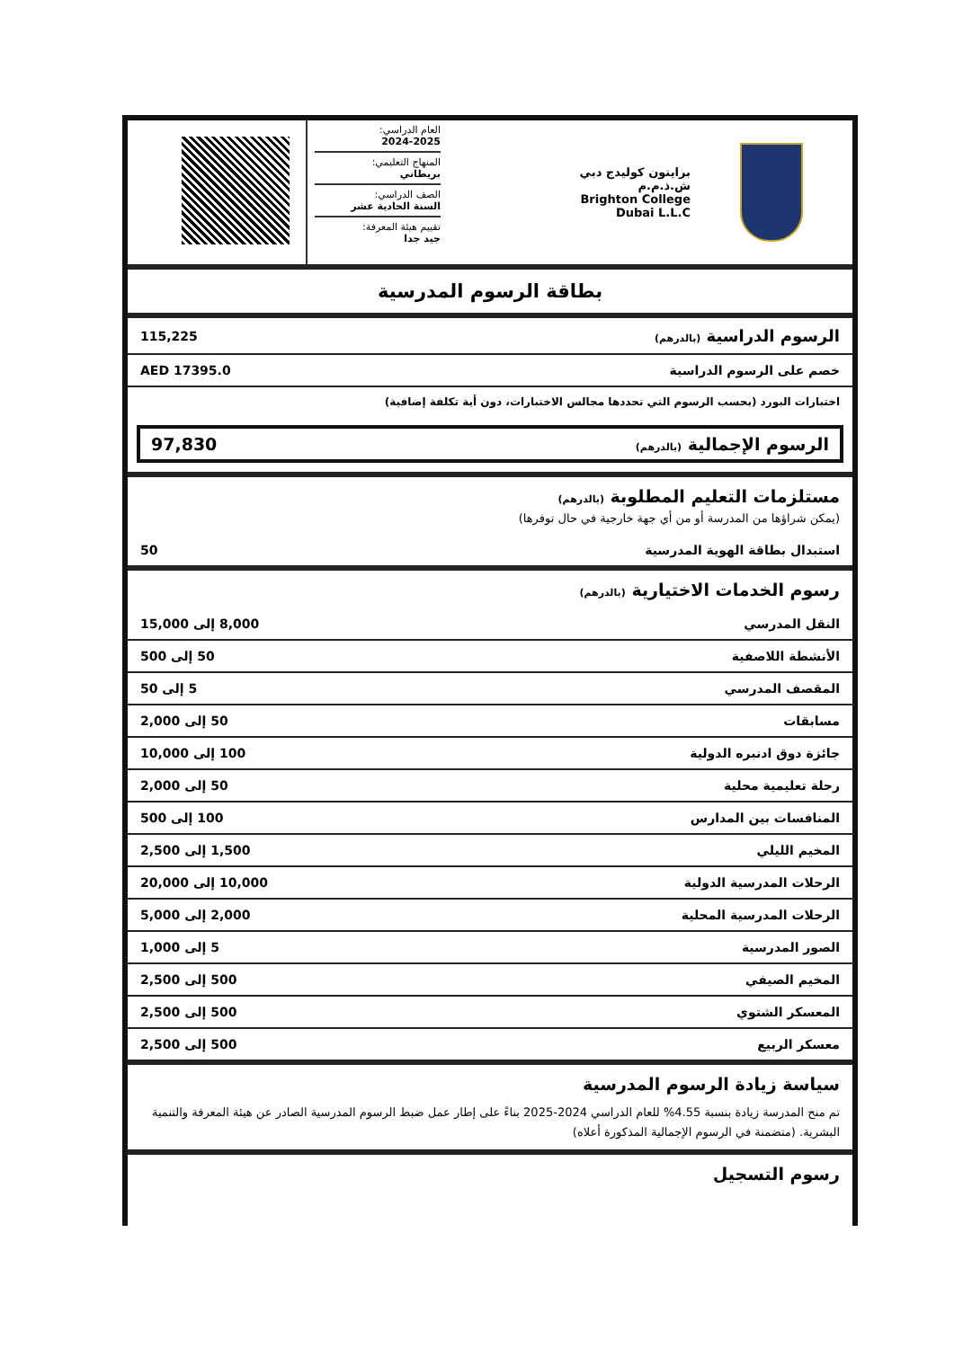برايتون كوليدج دبي ش.ذ.م.م
Brighton College Dubai L.L.C
العام الدراسي:
2024-2025
المنهاج التعليمي:
بريطاني
الصف الدراسي:
السنة الحادية عشر
تقييم هيئة المعرفة:
جيد جدا
بطاقة الرسوم المدرسية
| الرسوم الدراسية (بالدرهم) | 115,225 |
| خصم على الرسوم الدراسية | AED 17395.0 |
| اختبارات البورد (بحسب الرسوم التي تحددها مجالس الاختبارات، دون أية تكلفة إضافية) | |
الرسوم الإجمالية (بالدرهم) 97,830
مستلزمات التعليم المطلوبة (بالدرهم)
(يمكن شراؤها من المدرسة أو من أي جهة خارجية في حال توفرها)
| استبدال بطاقة الهوية المدرسية | 50 |
رسوم الخدمات الاختيارية (بالدرهم)
| النقل المدرسي | 8,000 إلى 15,000 |
| الأنشطة اللاصفية | 50 إلى 500 |
| المقصف المدرسي | 5 إلى 50 |
| مسابقات | 50 إلى 2,000 |
| جائزة دوق ادنبره الدولية | 100 إلى 10,000 |
| رحلة تعليمية محلية | 50 إلى 2,000 |
| المنافسات بين المدارس | 100 إلى 500 |
| المخيم الليلي | 1,500 إلى 2,500 |
| الرحلات المدرسية الدولية | 10,000 إلى 20,000 |
| الرحلات المدرسية المحلية | 2,000 إلى 5,000 |
| الصور المدرسية | 5 إلى 1,000 |
| المخيم الصيفي | 500 إلى 2,500 |
| المعسكر الشتوي | 500 إلى 2,500 |
| معسكر الربيع | 500 إلى 2,500 |
سياسة زيادة الرسوم المدرسية
تم منح المدرسة زيادة بنسبة 4.55% للعام الدراسي 2024-2025 بناءً على إطار عمل ضبط الرسوم المدرسية الصادر عن هيئة المعرفة والتنمية البشرية. (متضمنة في الرسوم الإجمالية المذكورة أعلاه)
رسوم التسجيل